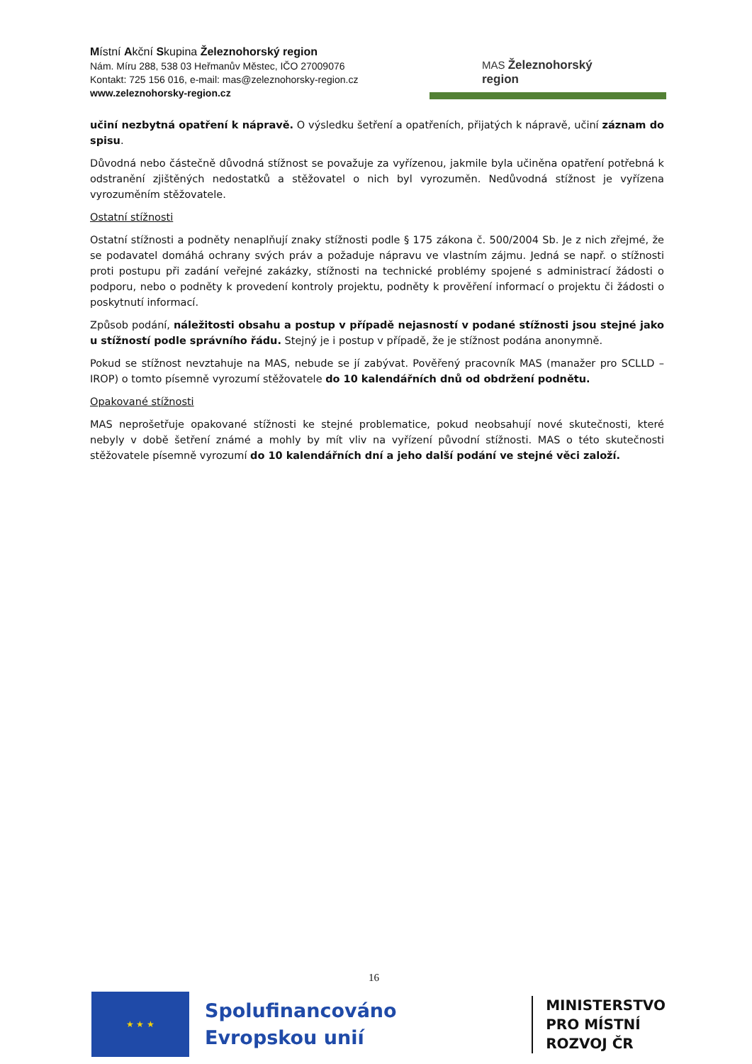Místní Akční Skupina Železnohorský region
Nám. Míru 288, 538 03 Heřmanův Městec, IČO 27009076
Kontakt: 725 156 016, e-mail: mas@zeleznohorsky-region.cz
www.zeleznohorsky-region.cz
MAS Železnohorský region
učiní nezbytná opatření k nápravě. O výsledku šetření a opatřeních, přijatých k nápravě, učiní záznam do spisu.
Důvodná nebo částečně důvodná stížnost se považuje za vyřízenou, jakmile byla učiněna opatření potřebná k odstranění zjištěných nedostatků a stěžovatel o nich byl vyrozuměn. Nedůvodná stížnost je vyřízena vyrozuměním stěžovatele.
Ostatní stížnosti
Ostatní stížnosti a podněty nenaplňují znaky stížnosti podle § 175 zákona č. 500/2004 Sb. Je z nich zřejmé, že se podavatel domáhá ochrany svých práv a požaduje nápravu ve vlastním zájmu. Jedná se např. o stížnosti proti postupu při zadání veřejné zakázky, stížnosti na technické problémy spojené s administrací žádosti o podporu, nebo o podněty k provedení kontroly projektu, podněty k prověření informací o projektu či žádosti o poskytnutí informací.
Způsob podání, náležitosti obsahu a postup v případě nejasností v podané stížnosti jsou stejné jako u stížností podle správního řádu. Stejný je i postup v případě, že je stížnost podána anonymně.
Pokud se stížnost nevztahuje na MAS, nebude se jí zabývat. Pověřený pracovník MAS (manažer pro SCLLD – IROP) o tomto písemně vyrozumí stěžovatele do 10 kalendářních dnů od obdržení podnětu.
Opakované stížnosti
MAS neprošetřuje opakované stížnosti ke stejné problematice, pokud neobsahují nové skutečnosti, které nebyly v době šetření známé a mohly by mít vliv na vyřízení původní stížnosti. MAS o této skutečnosti stěžovatele písemně vyrozumí do 10 kalendářních dní a jeho další podání ve stejné věci založí.
16
★ ★ ★
Spolufinancováno
Evropskou unií
MINISTERSTVO
PRO MÍSTNÍ
ROZVOJ ČR